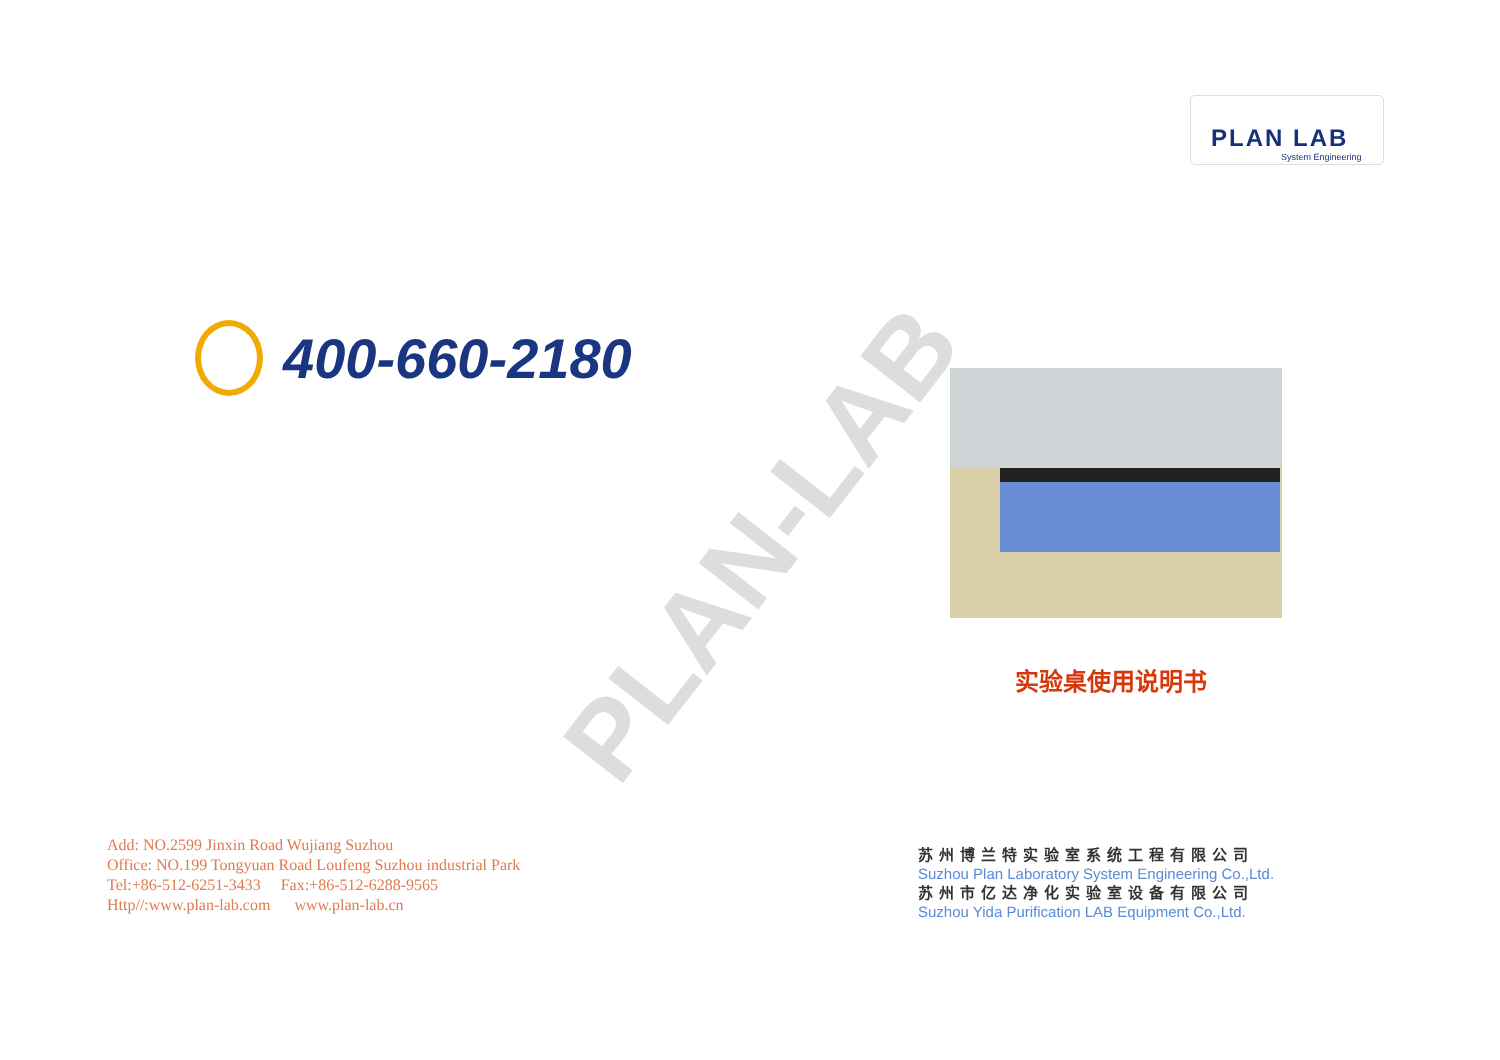PLAN-LAB
PLAN LAB
System Engineering
400-660-2180
实验桌使用说明书
Add: NO.2599 Jinxin Road Wujiang Suzhou
Office: NO.199 Tongyuan Road Loufeng Suzhou industrial Park
Tel:+86-512-6251-3433 Fax:+86-512-6288-9565
Http//:www.plan-lab.com www.plan-lab.cn
苏州博兰特实验室系统工程有限公司
Suzhou Plan Laboratory System Engineering Co.,Ltd.
苏州市亿达净化实验室设备有限公司
Suzhou Yida Purification LAB Equipment Co.,Ltd.